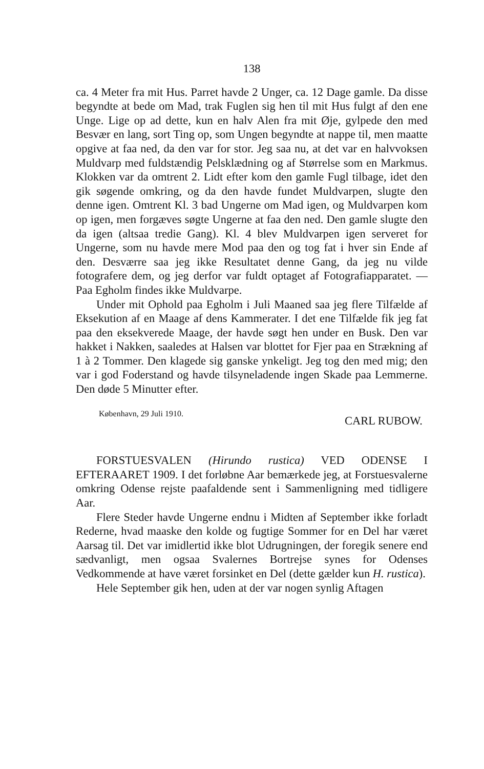138
ca. 4 Meter fra mit Hus. Parret havde 2 Unger, ca. 12 Dage gamle. Da disse begyndte at bede om Mad, trak Fuglen sig hen til mit Hus fulgt af den ene Unge. Lige op ad dette, kun en halv Alen fra mit Øje, gylpede den med Besvær en lang, sort Ting op, som Ungen begyndte at nappe til, men maatte opgive at faa ned, da den var for stor. Jeg saa nu, at det var en halvvoksen Muldvarp med fuldstændig Pelsklædning og af Størrelse som en Markmus. Klokken var da omtrent 2. Lidt efter kom den gamle Fugl tilbage, idet den gik søgende omkring, og da den havde fundet Muldvarpen, slugte den denne igen. Omtrent Kl. 3 bad Ungerne om Mad igen, og Muldvarpen kom op igen, men forgæves søgte Ungerne at faa den ned. Den gamle slugte den da igen (altsaa tredie Gang). Kl. 4 blev Muldvarpen igen serveret for Ungerne, som nu havde mere Mod paa den og tog fat i hver sin Ende af den. Desværre saa jeg ikke Resultatet denne Gang, da jeg nu vilde fotografere dem, og jeg derfor var fuldt optaget af Fotografiapparatet. — Paa Egholm findes ikke Muldvarpe.
Under mit Ophold paa Egholm i Juli Maaned saa jeg flere Tilfælde af Eksekution af en Maage af dens Kammerater. I det ene Tilfælde fik jeg fat paa den eksekverede Maage, der havde søgt hen under en Busk. Den var hakket i Nakken, saaledes at Halsen var blottet for Fjer paa en Strækning af 1 à 2 Tommer. Den klagede sig ganske ynkeligt. Jeg tog den med mig; den var i god Foderstand og havde tilsyneladende ingen Skade paa Lemmerne. Den døde 5 Minutter efter.
København, 29 Juli 1910. CARL RUBOW.
FORSTUESVALEN (Hirundo rustica) VED ODENSE I EFTERAARET 1909. I det forløbne Aar bemærkede jeg, at Forstuesvalerne omkring Odense rejste paafaldende sent i Sammenligning med tidligere Aar.
Flere Steder havde Ungerne endnu i Midten af September ikke forladt Rederne, hvad maaske den kolde og fugtige Sommer for en Del har været Aarsag til. Det var imidlertid ikke blot Udrugningen, der foregik senere end sædvanligt, men ogsaa Svalernes Bortrejse synes for Odenses Vedkommende at have været forsinket en Del (dette gælder kun H. rustica).
Hele September gik hen, uden at der var nogen synlig Aftagen